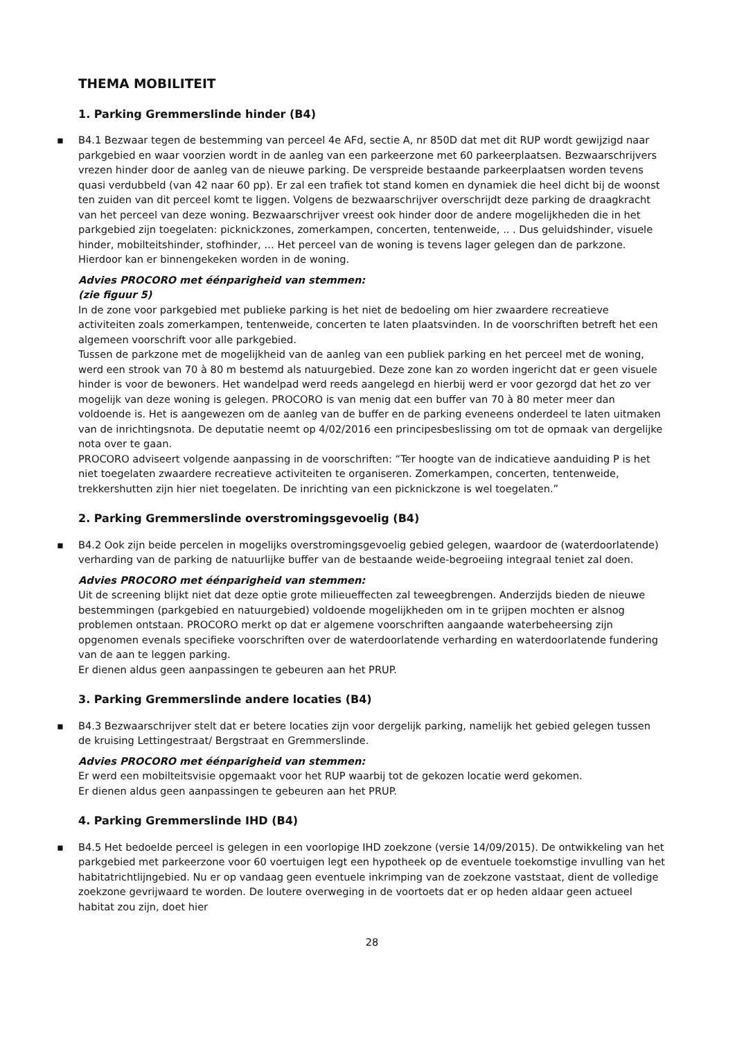THEMA MOBILITEIT
1. Parking Gremmerslinde hinder (B4)
▪ B4.1 Bezwaar tegen de bestemming van perceel 4e AFd, sectie A, nr 850D dat met dit RUP wordt gewijzigd naar parkgebied en waar voorzien wordt in de aanleg van een parkeerzone met 60 parkeerplaatsen. Bezwaarschrijvers vrezen hinder door de aanleg van de nieuwe parking. De verspreide bestaande parkeerplaatsen worden tevens quasi verdubbeld (van 42 naar 60 pp). Er zal een trafiek tot stand komen en dynamiek die heel dicht bij de woonst ten zuiden van dit perceel komt te liggen. Volgens de bezwaarschrijver overschrijdt deze parking de draagkracht van het perceel van deze woning. Bezwaarschrijver vreest ook hinder door de andere mogelijkheden die in het parkgebied zijn toegelaten: picknickzones, zomerkampen, concerten, tentenweide, .. . Dus geluidshinder, visuele hinder, mobilteitshinder, stofhinder, … Het perceel van de woning is tevens lager gelegen dan de parkzone. Hierdoor kan er binnengekeken worden in de woning.
Advies PROCORO met éénparigheid van stemmen:
(zie figuur 5)
In de zone voor parkgebied met publieke parking is het niet de bedoeling om hier zwaardere recreatieve activiteiten zoals zomerkampen, tentenweide, concerten te laten plaatsvinden. In de voorschriften betreft het een algemeen voorschrift voor alle parkgebied.
Tussen de parkzone met de mogelijkheid van de aanleg van een publiek parking en het perceel met de woning, werd een strook van 70 à 80 m bestemd als natuurgebied. Deze zone kan zo worden ingericht dat er geen visuele hinder is voor de bewoners. Het wandelpad werd reeds aangelegd en hierbij werd er voor gezorgd dat het zo ver mogelijk van deze woning is gelegen. PROCORO is van menig dat een buffer van 70 à 80 meter meer dan voldoende is. Het is aangewezen om de aanleg van de buffer en de parking eveneens onderdeel te laten uitmaken van de inrichtingsnota. De deputatie neemt op 4/02/2016 een principesbeslissing om tot de opmaak van dergelijke nota over te gaan.
PROCORO adviseert volgende aanpassing in de voorschriften: “Ter hoogte van de indicatieve aanduiding P is het niet toegelaten zwaardere recreatieve activiteiten te organiseren. Zomerkampen, concerten, tentenweide, trekkershutten zijn hier niet toegelaten. De inrichting van een picknickzone is wel toegelaten.”
2. Parking Gremmerslinde overstromingsgevoelig (B4)
▪ B4.2 Ook zijn beide percelen in mogelijks overstromingsgevoelig gebied gelegen, waardoor de (waterdoorlatende) verharding van de parking de natuurlijke buffer van de bestaande weide-begroeiing integraal teniet zal doen.
Advies PROCORO met éénparigheid van stemmen:
Uit de screening blijkt niet dat deze optie grote milieueffecten zal teweegbrengen. Anderzijds bieden de nieuwe bestemmingen (parkgebied en natuurgebied) voldoende mogelijkheden om in te grijpen mochten er alsnog problemen ontstaan. PROCORO merkt op dat er algemene voorschriften aangaande waterbeheersing zijn opgenomen evenals specifieke voorschriften over de waterdoorlatende verharding en waterdoorlatende fundering van de aan te leggen parking.
Er dienen aldus geen aanpassingen te gebeuren aan het PRUP.
3. Parking Gremmerslinde andere locaties (B4)
▪ B4.3 Bezwaarschrijver stelt dat er betere locaties zijn voor dergelijk parking, namelijk het gebied gelegen tussen de kruising Lettingestraat/ Bergstraat en Gremmerslinde.
Advies PROCORO met éénparigheid van stemmen:
Er werd een mobilteitsvisie opgemaakt voor het RUP waarbij tot de gekozen locatie werd gekomen.
Er dienen aldus geen aanpassingen te gebeuren aan het PRUP.
4. Parking Gremmerslinde IHD (B4)
▪ B4.5 Het bedoelde perceel is gelegen in een voorlopige IHD zoekzone (versie 14/09/2015). De ontwikkeling van het parkgebied met parkeerzone voor 60 voertuigen legt een hypotheek op de eventuele toekomstige invulling van het habitatrichtlijngebied. Nu er op vandaag geen eventuele inkrimping van de zoekzone vaststaat, dient de volledige zoekzone gevrijwaard te worden. De loutere overweging in de voortoets dat er op heden aldaar geen actueel habitat zou zijn, doet hier
28